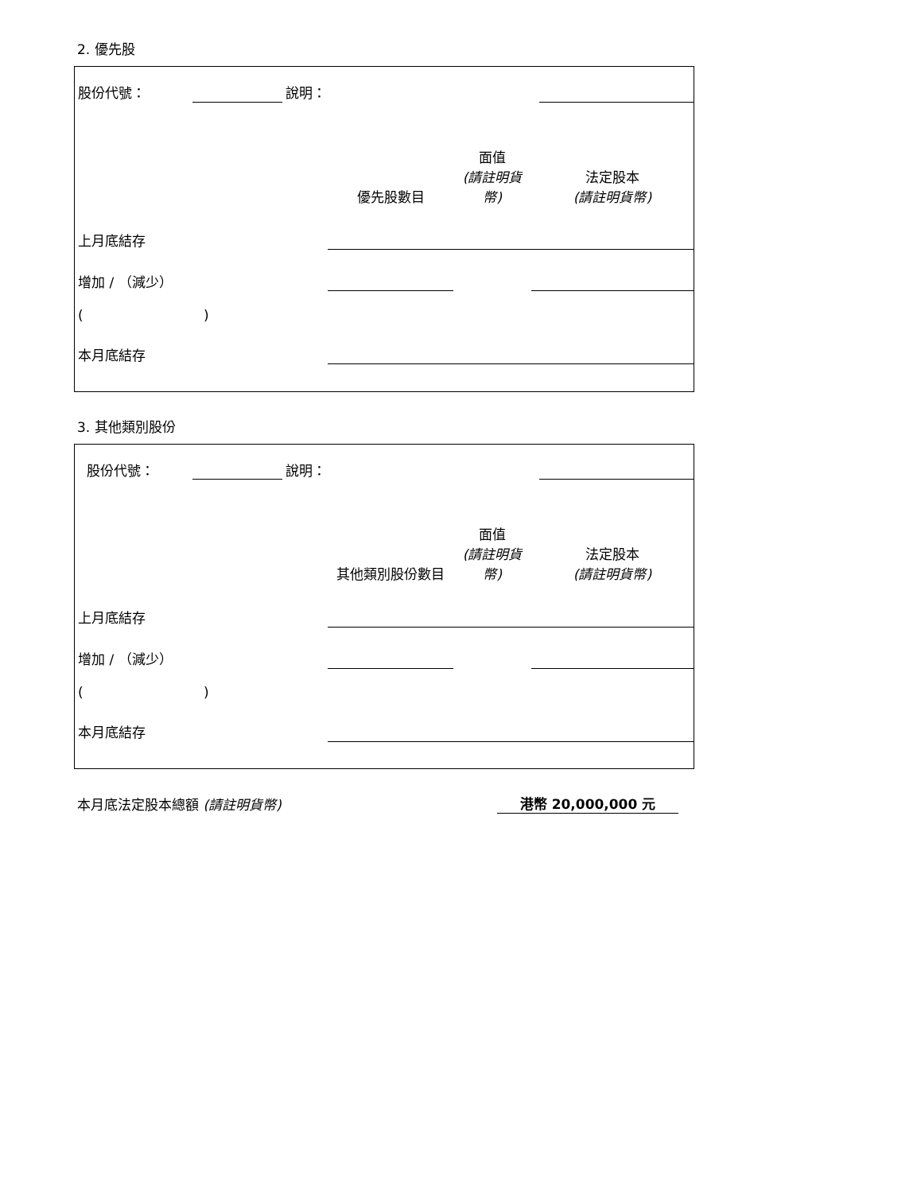2. 優先股
| 股份代號： | | 說明： | | |
| | 優先股數目 | 面值 (請註明貨幣) | 法定股本 (請註明貨幣) |
| 上月底結存 | | | |
| 增加 / （減少） | | | |
| ( ) | | | |
| 本月底結存 | | | |
3. 其他類別股份
| 股份代號： | | 說明： | | |
| | 其他類別股份數目 | 面值 (請註明貨幣) | 法定股本 (請註明貨幣) |
| 上月底結存 | | | |
| 增加 / （減少） | | | |
| ( ) | | | |
| 本月底結存 | | | |
| 本月底法定股本總額 (請註明貨幣) | 港幣 20,000,000 元 |